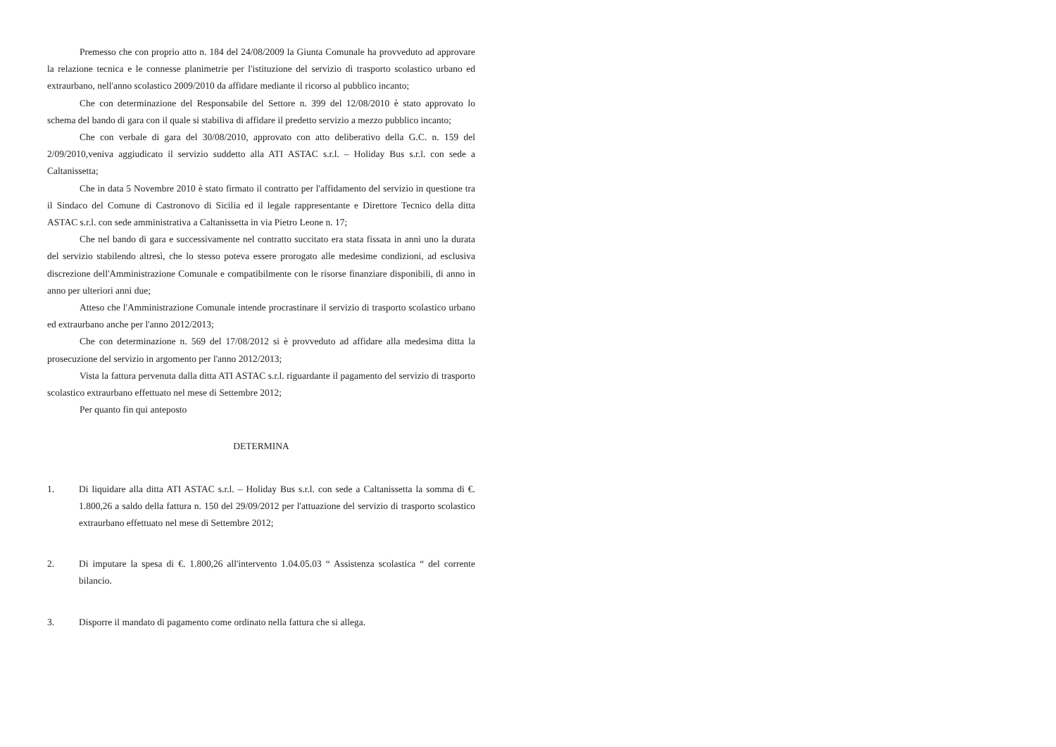Premesso che con proprio atto n. 184 del 24/08/2009 la Giunta Comunale ha provveduto ad approvare la relazione tecnica e le connesse planimetrie per l'istituzione del servizio di trasporto scolastico urbano ed extraurbano, nell'anno scolastico 2009/2010 da affidare mediante il ricorso al pubblico incanto;
Che con determinazione del Responsabile del Settore n. 399 del 12/08/2010 è stato approvato lo schema del bando di gara con il quale si stabiliva di affidare il predetto servizio a mezzo pubblico incanto;
Che con verbale di gara del 30/08/2010, approvato con atto deliberativo della G.C. n. 159 del 2/09/2010,veniva aggiudicato il servizio suddetto alla ATI ASTAC s.r.l. – Holiday Bus s.r.l. con sede a Caltanissetta;
Che in data 5 Novembre 2010 è stato firmato il contratto per l'affidamento del servizio in questione tra il Sindaco del Comune di Castronovo di Sicilia ed il legale rappresentante e Direttore Tecnico della ditta ASTAC s.r.l. con sede amministrativa a Caltanissetta in via Pietro Leone n. 17;
Che nel bando di gara e successivamente nel contratto succitato era stata fissata in anni uno la durata del servizio stabilendo altresì, che lo stesso poteva essere prorogato alle medesime condizioni, ad esclusiva discrezione dell'Amministrazione Comunale e compatibilmente con le risorse finanziare disponibili, di anno in anno per ulteriori anni due;
Atteso che l'Amministrazione Comunale intende procrastinare il servizio di trasporto scolastico urbano ed extraurbano anche per l'anno 2012/2013;
Che con determinazione n. 569 del 17/08/2012 si è provveduto ad affidare alla medesima ditta la prosecuzione del servizio in argomento per l'anno 2012/2013;
Vista la fattura pervenuta dalla ditta ATI ASTAC s.r.l. riguardante il pagamento del servizio di trasporto scolastico extraurbano effettuato nel mese di Settembre 2012;
Per quanto fin qui anteposto
DETERMINA
1. Di liquidare alla ditta ATI ASTAC s.r.l. – Holiday Bus s.r.l. con sede a Caltanissetta la somma di €. 1.800,26 a saldo della fattura n. 150 del 29/09/2012 per l'attuazione del servizio di trasporto scolastico extraurbano effettuato nel mese di Settembre 2012;
2. Di imputare la spesa di €. 1.800,26 all'intervento 1.04.05.03 “ Assistenza scolastica “ del corrente bilancio.
3. Disporre il mandato di pagamento come ordinato nella fattura che si allega.